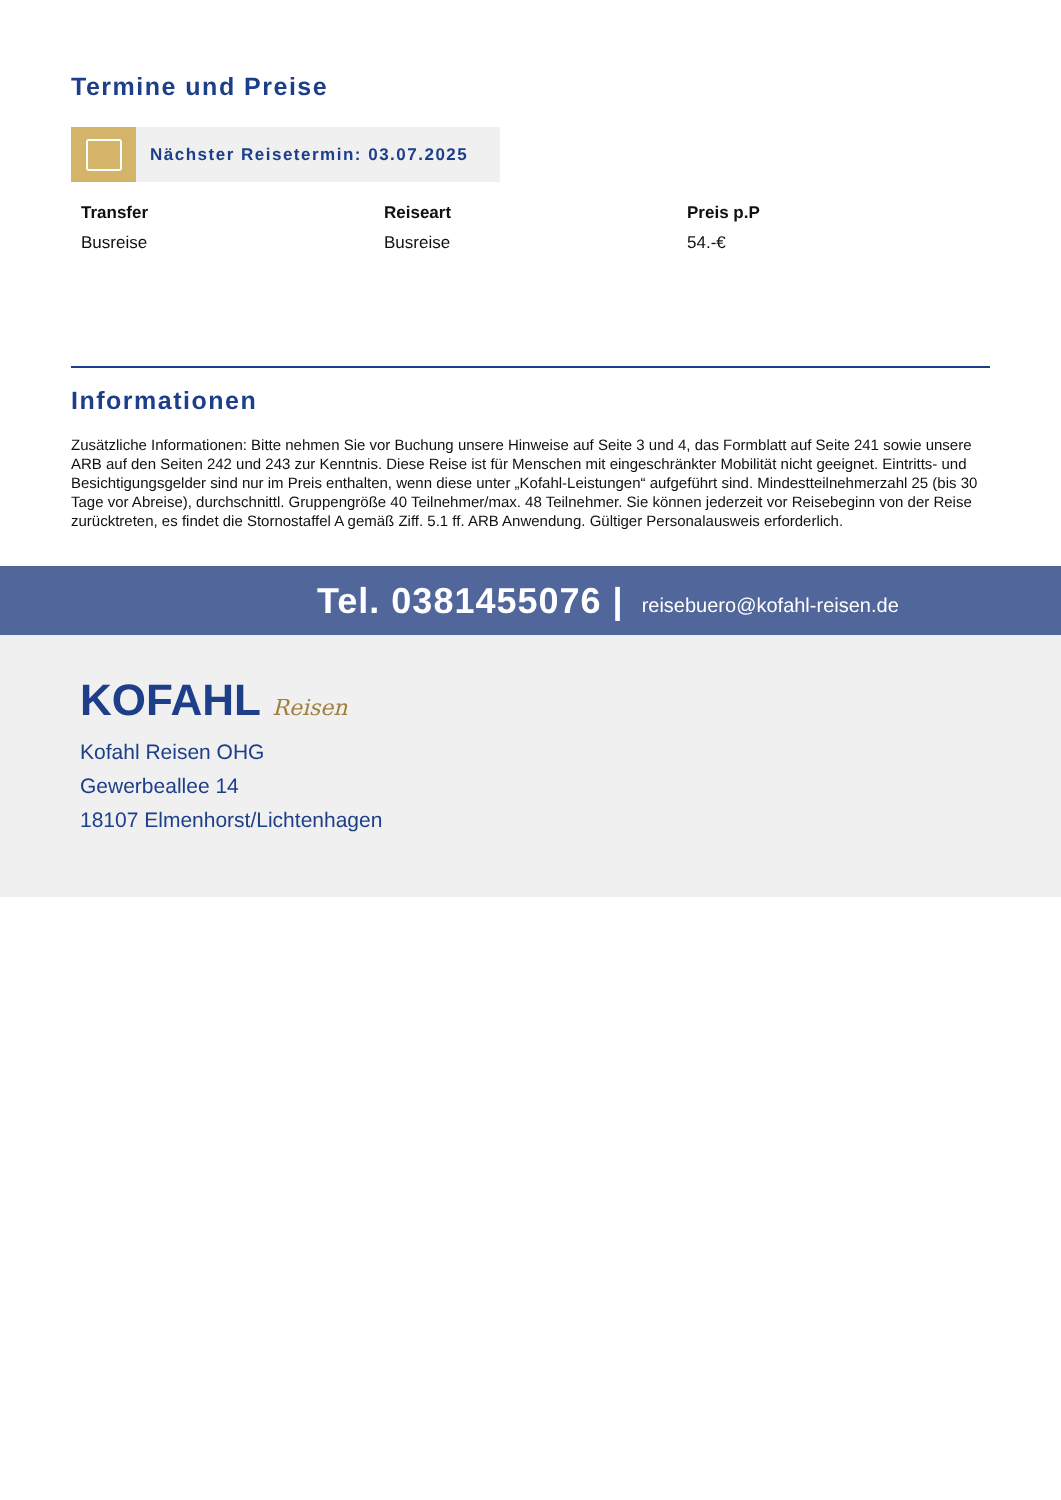Termine und Preise
Nächster Reisetermin: 03.07.2025
Transfer
Busreise
Reiseart
Busreise
Preis p.P
54.-€
Informationen
Zusätzliche Informationen: Bitte nehmen Sie vor Buchung unsere Hinweise auf Seite 3 und 4, das Formblatt auf Seite 241 sowie unsere ARB auf den Seiten 242 und 243 zur Kenntnis. Diese Reise ist für Menschen mit eingeschränkter Mobilität nicht geeignet. Eintritts- und Besichtigungsgelder sind nur im Preis enthalten, wenn diese unter „Kofahl-Leistungen“ aufgeführt sind. Mindestteilnehmerzahl 25 (bis 30 Tage vor Abreise), durchschnittl. Gruppengröße 40 Teilnehmer/max. 48 Teilnehmer. Sie können jederzeit vor Reisebeginn von der Reise zurücktreten, es findet die Stornostaffel A gemäß Ziff. 5.1 ff. ARB Anwendung. Gültiger Personalausweis erforderlich.
Tel. 0381455076 | reisebuero@kofahl-reisen.de
KOFAHL Reisen
Kofahl Reisen OHG
Gewerbeallee 14
18107 Elmenhorst/Lichtenhagen